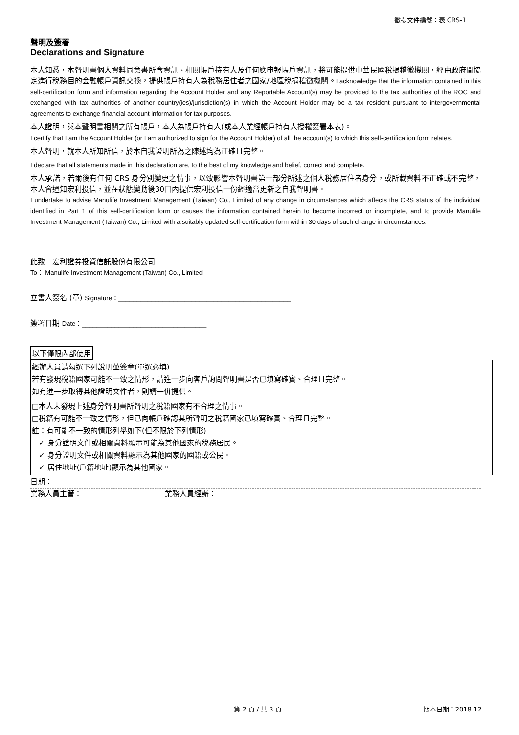徵提文件編號：表 CRS-1
聲明及簽署
Declarations and Signature
本人知悉，本聲明書個人資料同意書所含資訊、相關帳戶持有人及任何應申報帳戶資訊，將可能提供中華民國稅捐稽徵機關，經由政府間協定進行稅務目的金融帳戶資訊交換，提供帳戶持有人為稅務居住者之國家/地區稅捐稽徵機關。I acknowledge that the information contained in this self-certification form and information regarding the Account Holder and any Reportable Account(s) may be provided to the tax authorities of the ROC and exchanged with tax authorities of another country(ies)/jurisdiction(s) in which the Account Holder may be a tax resident pursuant to intergovernmental agreements to exchange financial account information for tax purposes.
本人證明，與本聲明書相關之所有帳戶，本人為帳戶持有人(或本人業經帳戶持有人授權簽署本表)。
I certify that I am the Account Holder (or I am authorized to sign for the Account Holder) of all the account(s) to which this self-certification form relates.
本人聲明，就本人所知所信，於本自我證明所為之陳述均為正確且完整。
I declare that all statements made in this declaration are, to the best of my knowledge and belief, correct and complete.
本人承諾，若爾後有任何 CRS 身分別變更之情事，以致影響本聲明書第一部分所述之個人稅務居住者身分，或所載資料不正確或不完整，本人會通知宏利投信，並在狀態變動後30日內提供宏利投信一份經適當更新之自我聲明書。
I undertake to advise Manulife Investment Management (Taiwan) Co., Limited of any change in circumstances which affects the CRS status of the individual identified in Part 1 of this self-certification form or causes the information contained herein to become incorrect or incomplete, and to provide Manulife Investment Management (Taiwan) Co., Limited with a suitably updated self-certification form within 30 days of such change in circumstances.
此致　宏利證券投資信託股份有限公司
To： Manulife Investment Management (Taiwan) Co., Limited
立書人簽名 (章) Signature：_______________________________________________
簽署日期 Date：__________________________________
以下僅限內部使用
| 經辦人員請勾選下列說明並簽章(單選必填) 若有發現稅籍國家可能不一致之情形，請進一步向客戶詢問聲明書是否已填寫確實、合理且完整。 如有進一步取得其他證明文件者，則請一併提供。 |
| □本人未發現上述身分聲明書所聲明之稅籍國家有不合理之情事。 □稅籍有可能不一致之情形，但已向帳戶確認其所聲明之稅籍國家已填寫確實、合理且完整。 註：有可能不一致的情形列舉如下(但不限於下列情形) ✓ 身分證明文件或相關資料顯示可能為其他國家的稅務居民。 ✓ 身分證明文件或相關資料顯示為其他國家的國籍或公民。 ✓ 居住地址(戶籍地址)顯示為其他國家。 |
日期：
業務人員主管： 業務人員經辦：
第 2 頁 / 共 3 頁 版本日期：2018.12